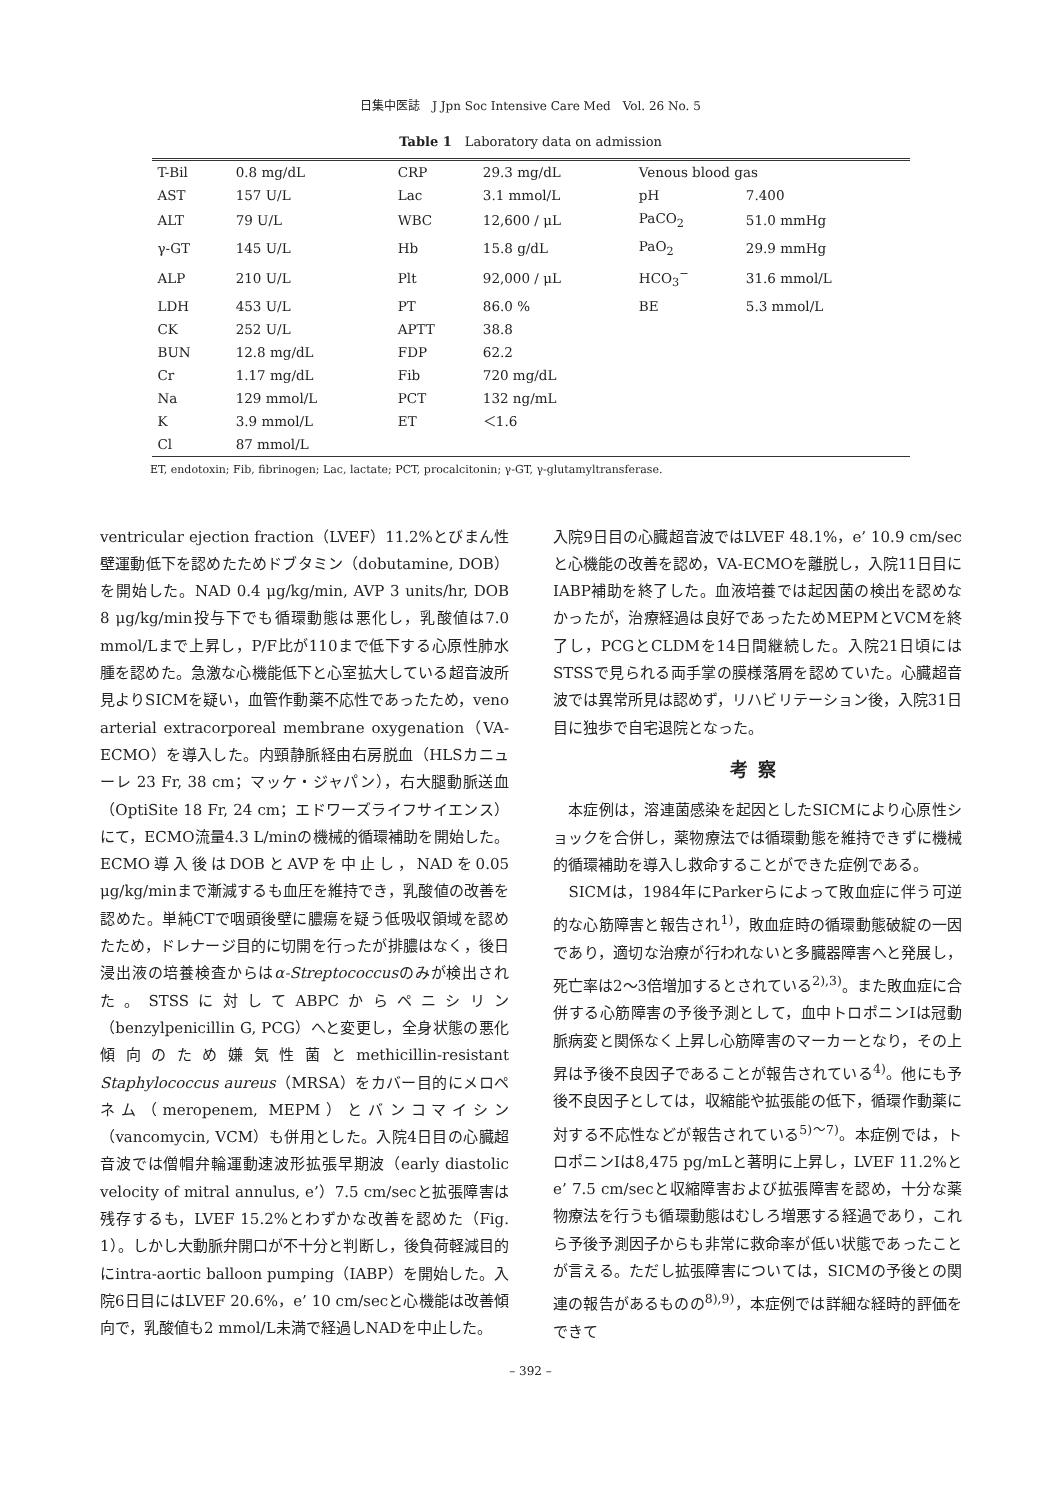日集中医誌　J Jpn Soc Intensive Care Med　Vol. 26 No. 5
Table 1　Laboratory data on admission
| T-Bil | 0.8 mg/dL | CRP | 29.3 mg/dL | Venous blood gas | |
| AST | 157 U/L | Lac | 3.1 mmol/L | pH | 7.400 |
| ALT | 79 U/L | WBC | 12,600 / μL | PaCO<sub>2</sub> | 51.0 mmHg |
| γ-GT | 145 U/L | Hb | 15.8 g/dL | PaO<sub>2</sub> | 29.9 mmHg |
| ALP | 210 U/L | Plt | 92,000 / μL | HCO<sub>3</sub><sup>−</sup> | 31.6 mmol/L |
| LDH | 453 U/L | PT | 86.0 % | BE | 5.3 mmol/L |
| CK | 252 U/L | APTT | 38.8 | | |
| BUN | 12.8 mg/dL | FDP | 62.2 | | |
| Cr | 1.17 mg/dL | Fib | 720 mg/dL | | |
| Na | 129 mmol/L | PCT | 132 ng/mL | | |
| K | 3.9 mmol/L | ET | ＜1.6 | | |
| Cl | 87 mmol/L | | | | |
ET, endotoxin; Fib, fibrinogen; Lac, lactate; PCT, procalcitonin; γ-GT, γ-glutamyltransferase.
ventricular ejection fraction（LVEF）11.2%とびまん性壁運動低下を認めたためドブタミン（dobutamine, DOB）を開始した。NAD 0.4 μg/kg/min, AVP 3 units/hr, DOB 8 μg/kg/min投与下でも循環動態は悪化し，乳酸値は7.0 mmol/Lまで上昇し，P/F比が110まで低下する心原性肺水腫を認めた。急激な心機能低下と心室拡大している超音波所見よりSICMを疑い，血管作動薬不応性であったため，veno arterial extracorporeal membrane oxygenation（VA-ECMO）を導入した。内頸静脈経由右房脱血（HLSカニューレ 23 Fr, 38 cm；マッケ・ジャパン），右大腿動脈送血（OptiSite 18 Fr, 24 cm；エドワーズライフサイエンス）にて，ECMO流量4.3 L/minの機械的循環補助を開始した。ECMO導入後はDOBとAVPを中止し，NADを0.05 μg/kg/minまで漸減するも血圧を維持でき，乳酸値の改善を認めた。単純CTで咽頭後壁に膿瘍を疑う低吸収領域を認めたため，ドレナージ目的に切開を行ったが排膿はなく，後日浸出液の培養検査からはα-Streptococcusのみが検出された。STSSに対してABPCからペニシリン（benzylpenicillin G, PCG）へと変更し，全身状態の悪化傾向のため嫌気性菌とmethicillin-resistant Staphylococcus aureus（MRSA）をカバー目的にメロペネム（meropenem, MEPM）とバンコマイシン（vancomycin, VCM）も併用とした。入院4日目の心臓超音波では僧帽弁輪運動速波形拡張早期波（early diastolic velocity of mitral annulus, e’）7.5 cm/secと拡張障害は残存するも，LVEF 15.2%とわずかな改善を認めた（Fig. 1）。しかし大動脈弁開口が不十分と判断し，後負荷軽減目的にintra-aortic balloon pumping（IABP）を開始した。入院6日目にはLVEF 20.6%，e’ 10 cm/secと心機能は改善傾向で，乳酸値も2 mmol/L未満で経過しNADを中止した。
入院9日目の心臓超音波ではLVEF 48.1%，e’ 10.9 cm/secと心機能の改善を認め，VA-ECMOを離脱し，入院11日目にIABP補助を終了した。血液培養では起因菌の検出を認めなかったが，治療経過は良好であったためMEPMとVCMを終了し，PCGとCLDMを14日間継続した。入院21日頃にはSTSSで見られる両手掌の膜様落屑を認めていた。心臓超音波では異常所見は認めず，リハビリテーション後，入院31日目に独歩で自宅退院となった。
考察
　本症例は，溶連菌感染を起因としたSICMにより心原性ショックを合併し，薬物療法では循環動態を維持できずに機械的循環補助を導入し救命することができた症例である。
　SICMは，1984年にParkerらによって敗血症に伴う可逆的な心筋障害と報告され<sup>1)</sup>，敗血症時の循環動態破綻の一因であり，適切な治療が行われないと多臓器障害へと発展し，死亡率は2～3倍増加するとされている<sup>2),3)</sup>。また敗血症に合併する心筋障害の予後予測として，血中トロポニンIは冠動脈病変と関係なく上昇し心筋障害のマーカーとなり，その上昇は予後不良因子であることが報告されている<sup>4)</sup>。他にも予後不良因子としては，収縮能や拡張能の低下，循環作動薬に対する不応性などが報告されている<sup>5)～7)</sup>。本症例では，トロポニンIは8,475 pg/mLと著明に上昇し，LVEF 11.2%とe’ 7.5 cm/secと収縮障害および拡張障害を認め，十分な薬物療法を行うも循環動態はむしろ増悪する経過であり，これら予後予測因子からも非常に救命率が低い状態であったことが言える。ただし拡張障害については，SICMの予後との関連の報告があるものの<sup>8),9)</sup>，本症例では詳細な経時的評価をできて
– 392 –